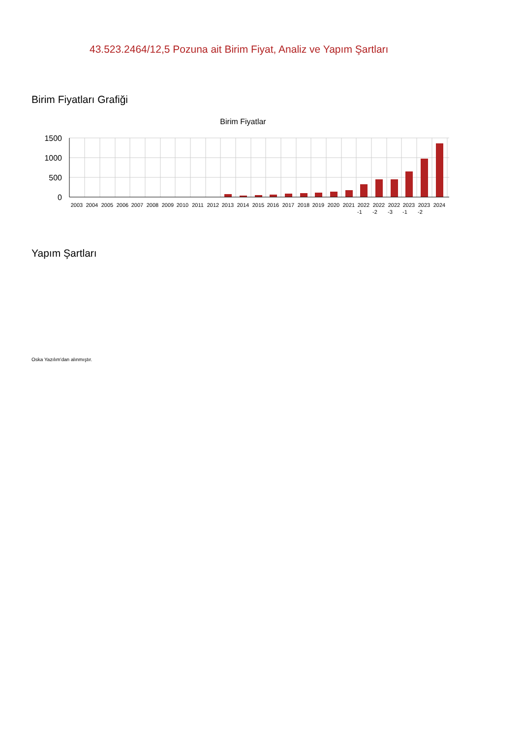43.523.2464/12,5 Pozuna ait Birim Fiyat, Analiz ve Yapım Şartları
Birim Fiyatları Grafiği
Birim Fiyatlar
1500
1000
500
0
2003
2004
2005
2006
2007
2008
2009
2010
2011
2012
2013
2014
2015
2016
2017
2018
2019
2020
2021
2022
2022
2022
2023
2023
2024
-1
-2
-3
-1
-2
Yapım Şartları
Oska Yazılım'dan alınmıştır.